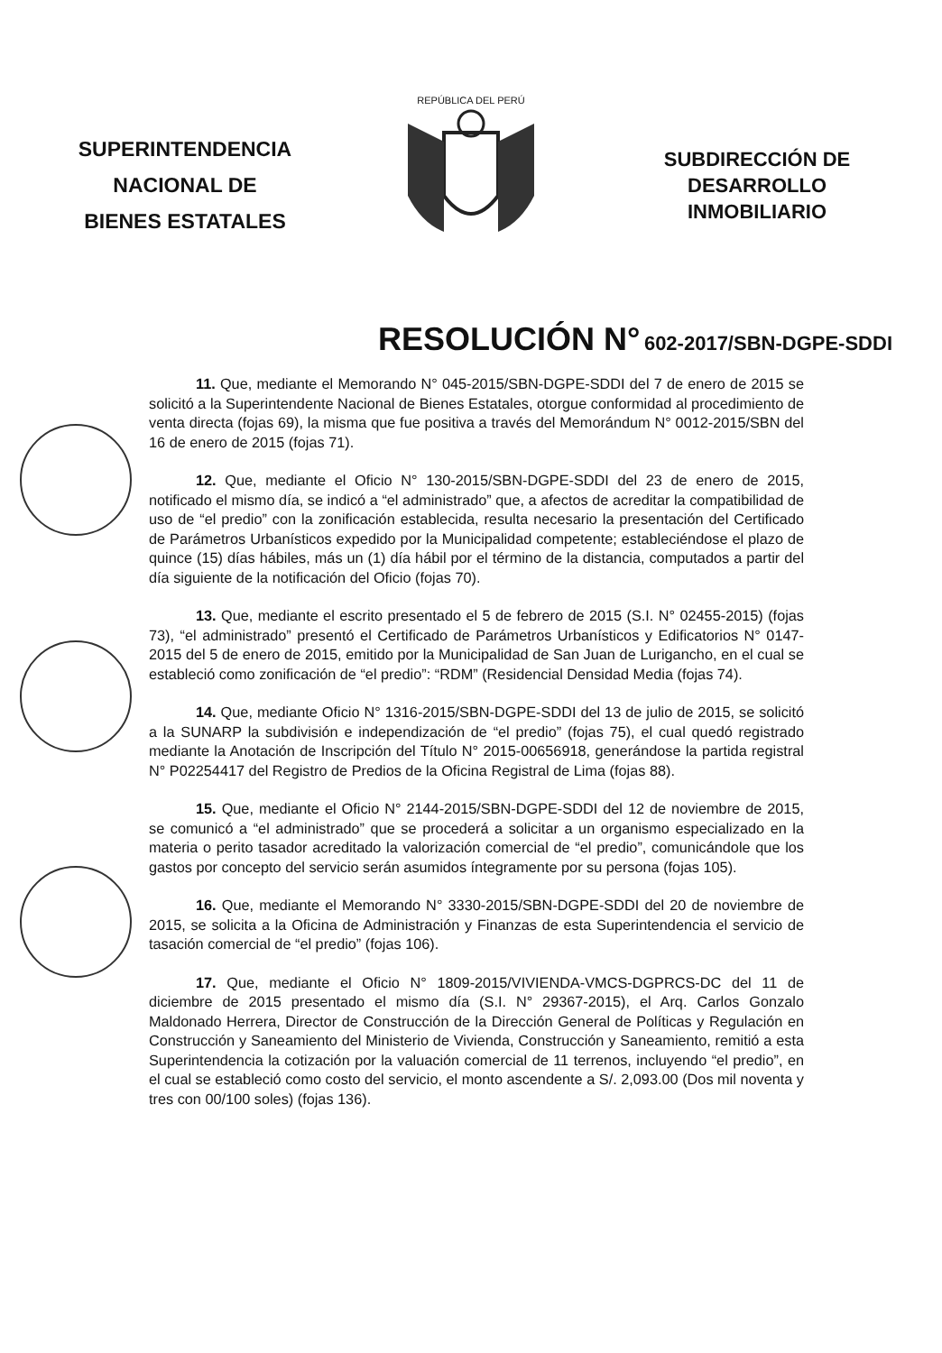SUPERINTENDENCIA
NACIONAL DE
BIENES ESTATALES
REPÚBLICA DEL PERÚ
SUBDIRECCIÓN DE
DESARROLLO
INMOBILIARIO
RESOLUCIÓN N° 602-2017/SBN-DGPE-SDDI
11. Que, mediante el Memorando N° 045-2015/SBN-DGPE-SDDI del 7 de enero de 2015 se solicitó a la Superintendente Nacional de Bienes Estatales, otorgue conformidad al procedimiento de venta directa (fojas 69), la misma que fue positiva a través del Memorándum N° 0012-2015/SBN del 16 de enero de 2015 (fojas 71).
12. Que, mediante el Oficio N° 130-2015/SBN-DGPE-SDDI del 23 de enero de 2015, notificado el mismo día, se indicó a “el administrado” que, a afectos de acreditar la compatibilidad de uso de “el predio” con la zonificación establecida, resulta necesario la presentación del Certificado de Parámetros Urbanísticos expedido por la Municipalidad competente; estableciéndose el plazo de quince (15) días hábiles, más un (1) día hábil por el término de la distancia, computados a partir del día siguiente de la notificación del Oficio (fojas 70).
13. Que, mediante el escrito presentado el 5 de febrero de 2015 (S.I. N° 02455-2015) (fojas 73), “el administrado” presentó el Certificado de Parámetros Urbanísticos y Edificatorios N° 0147-2015 del 5 de enero de 2015, emitido por la Municipalidad de San Juan de Lurigancho, en el cual se estableció como zonificación de “el predio”: “RDM” (Residencial Densidad Media (fojas 74).
14. Que, mediante Oficio N° 1316-2015/SBN-DGPE-SDDI del 13 de julio de 2015, se solicitó a la SUNARP la subdivisión e independización de “el predio” (fojas 75), el cual quedó registrado mediante la Anotación de Inscripción del Título N° 2015-00656918, generándose la partida registral N° P02254417 del Registro de Predios de la Oficina Registral de Lima (fojas 88).
15. Que, mediante el Oficio N° 2144-2015/SBN-DGPE-SDDI del 12 de noviembre de 2015, se comunicó a “el administrado” que se procederá a solicitar a un organismo especializado en la materia o perito tasador acreditado la valorización comercial de “el predio”, comunicándole que los gastos por concepto del servicio serán asumidos íntegramente por su persona (fojas 105).
16. Que, mediante el Memorando N° 3330-2015/SBN-DGPE-SDDI del 20 de noviembre de 2015, se solicita a la Oficina de Administración y Finanzas de esta Superintendencia el servicio de tasación comercial de “el predio” (fojas 106).
17. Que, mediante el Oficio N° 1809-2015/VIVIENDA-VMCS-DGPRCS-DC del 11 de diciembre de 2015 presentado el mismo día (S.I. N° 29367-2015), el Arq. Carlos Gonzalo Maldonado Herrera, Director de Construcción de la Dirección General de Políticas y Regulación en Construcción y Saneamiento del Ministerio de Vivienda, Construcción y Saneamiento, remitió a esta Superintendencia la cotización por la valuación comercial de 11 terrenos, incluyendo “el predio”, en el cual se estableció como costo del servicio, el monto ascendente a S/. 2,093.00 (Dos mil noventa y tres con 00/100 soles) (fojas 136).